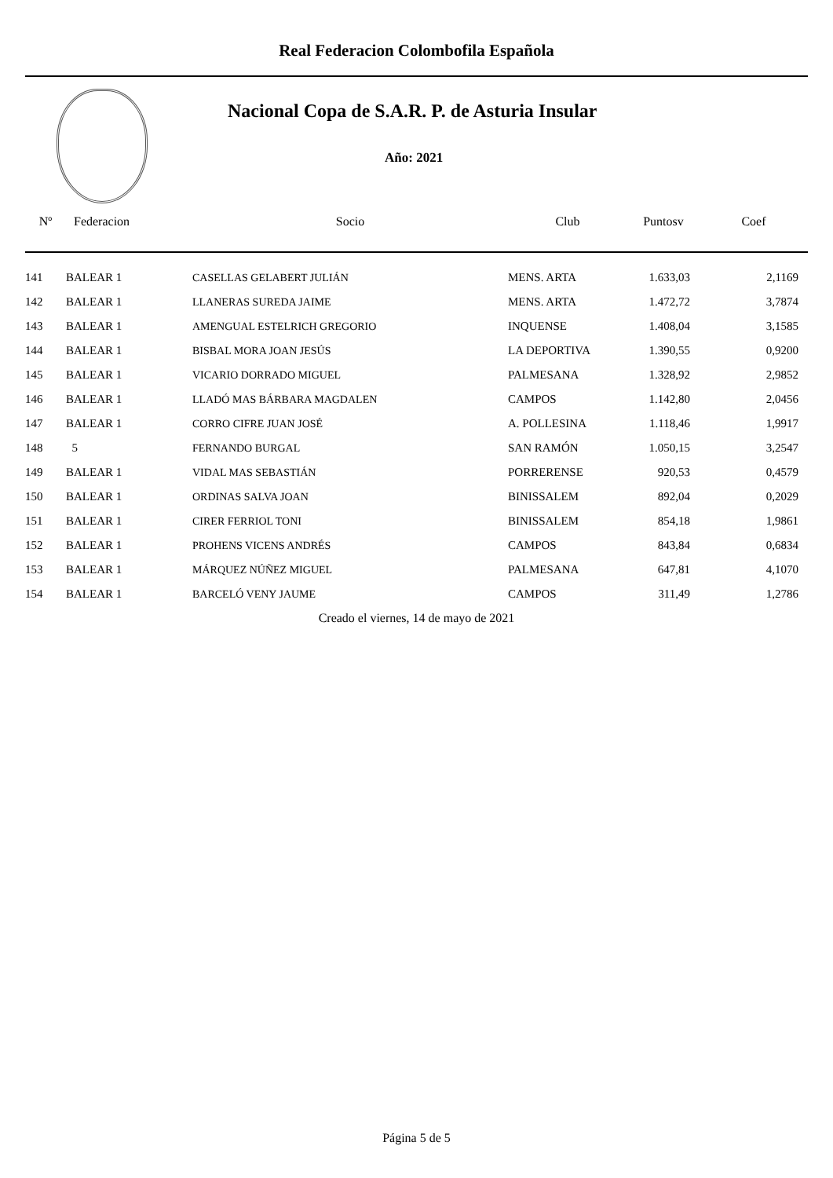Real Federacion Colombofila Española
Nacional Copa de S.A.R. P. de Asturia Insular
Año: 2021
| Nº | Federacion | Socio | Club | Puntosv | Coef |
| --- | --- | --- | --- | --- | --- |
| 141 | BALEAR 1 | CASELLAS GELABERT JULIÁN | MENS. ARTA | 1.633,03 | 2,1169 |
| 142 | BALEAR 1 | LLANERAS SUREDA JAIME | MENS. ARTA | 1.472,72 | 3,7874 |
| 143 | BALEAR 1 | AMENGUAL ESTELRICH GREGORIO | INQUENSE | 1.408,04 | 3,1585 |
| 144 | BALEAR 1 | BISBAL MORA JOAN JESÚS | LA DEPORTIVA | 1.390,55 | 0,9200 |
| 145 | BALEAR 1 | VICARIO DORRADO MIGUEL | PALMESANA | 1.328,92 | 2,9852 |
| 146 | BALEAR 1 | LLADÓ MAS BÁRBARA MAGDALEN | CAMPOS | 1.142,80 | 2,0456 |
| 147 | BALEAR 1 | CORRO CIFRE JUAN JOSÉ | A. POLLESINA | 1.118,46 | 1,9917 |
| 148 | 5 | FERNANDO BURGAL | SAN RAMÓN | 1.050,15 | 3,2547 |
| 149 | BALEAR 1 | VIDAL MAS SEBASTIÁN | PORRERENSE | 920,53 | 0,4579 |
| 150 | BALEAR 1 | ORDINAS SALVA JOAN | BINISSALEM | 892,04 | 0,2029 |
| 151 | BALEAR 1 | CIRER FERRIOL TONI | BINISSALEM | 854,18 | 1,9861 |
| 152 | BALEAR 1 | PROHENS VICENS ANDRÉS | CAMPOS | 843,84 | 0,6834 |
| 153 | BALEAR 1 | MÁRQUEZ NÚÑEZ MIGUEL | PALMESANA | 647,81 | 4,1070 |
| 154 | BALEAR 1 | BARCELÓ VENY JAUME | CAMPOS | 311,49 | 1,2786 |
Creado el viernes, 14 de mayo de 2021
Página 5 de 5